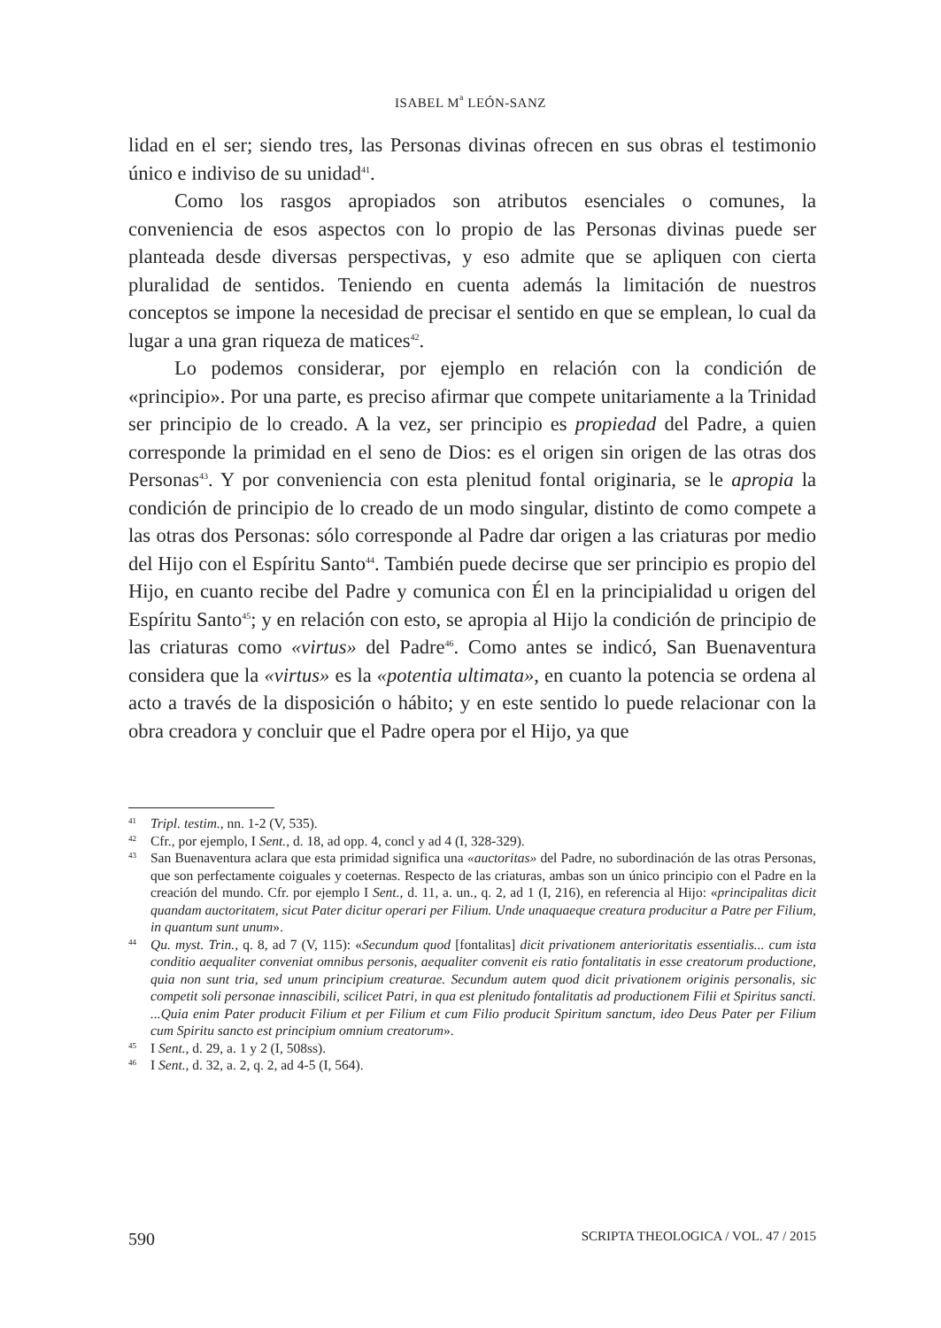ISABEL M<sup>a</sup> LEÓN-SANZ
lidad en el ser; siendo tres, las Personas divinas ofrecen en sus obras el testimonio único e indiviso de su unidad<sup>41</sup>.
Como los rasgos apropiados son atributos esenciales o comunes, la conveniencia de esos aspectos con lo propio de las Personas divinas puede ser planteada desde diversas perspectivas, y eso admite que se apliquen con cierta pluralidad de sentidos. Teniendo en cuenta además la limitación de nuestros conceptos se impone la necesidad de precisar el sentido en que se emplean, lo cual da lugar a una gran riqueza de matices<sup>42</sup>.
Lo podemos considerar, por ejemplo en relación con la condición de «principio». Por una parte, es preciso afirmar que compete unitariamente a la Trinidad ser principio de lo creado. A la vez, ser principio es propiedad del Padre, a quien corresponde la primidad en el seno de Dios: es el origen sin origen de las otras dos Personas<sup>43</sup>. Y por conveniencia con esta plenitud fontal originaria, se le apropia la condición de principio de lo creado de un modo singular, distinto de como compete a las otras dos Personas: sólo corresponde al Padre dar origen a las criaturas por medio del Hijo con el Espíritu Santo<sup>44</sup>. También puede decirse que ser principio es propio del Hijo, en cuanto recibe del Padre y comunica con Él en la principialidad u origen del Espíritu Santo<sup>45</sup>; y en relación con esto, se apropia al Hijo la condición de principio de las criaturas como «virtus» del Padre<sup>46</sup>. Como antes se indicó, San Buenaventura considera que la «virtus» es la «potentia ultimata», en cuanto la potencia se ordena al acto a través de la disposición o hábito; y en este sentido lo puede relacionar con la obra creadora y concluir que el Padre opera por el Hijo, ya que
<sup>41</sup> Tripl. testim., nn. 1-2 (V, 535).
<sup>42</sup> Cfr., por ejemplo, I Sent., d. 18, ad opp. 4, concl y ad 4 (I, 328-329).
<sup>43</sup> San Buenaventura aclara que esta primidad significa una «auctoritas» del Padre, no subordinación de las otras Personas, que son perfectamente coiguales y coeternas. Respecto de las criaturas, ambas son un único principio con el Padre en la creación del mundo. Cfr. por ejemplo I Sent., d. 11, a. un., q. 2, ad 1 (I, 216), en referencia al Hijo: «principalitas dicit quandam auctoritatem, sicut Pater dicitur operari per Filium. Unde unaquaeque creatura producitur a Patre per Filium, in quantum sunt unum».
<sup>44</sup> Qu. myst. Trin., q. 8, ad 7 (V, 115): «Secundum quod [fontalitas] dicit privationem anterioritatis essentialis... cum ista conditio aequaliter conveniat omnibus personis, aequaliter convenit eis ratio fontalitatis in esse creatorum productione, quia non sunt tria, sed unum principium creaturae. Secundum autem quod dicit privationem originis personalis, sic competit soli personae innascibili, scilicet Patri, in qua est plenitudo fontalitatis ad productionem Filii et Spiritus sancti. ...Quia enim Pater producit Filium et per Filium et cum Filio producit Spiritum sanctum, ideo Deus Pater per Filium cum Spiritu sancto est principium omnium creatorum».
<sup>45</sup> I Sent., d. 29, a. 1 y 2 (I, 508ss).
<sup>46</sup> I Sent., d. 32, a. 2, q. 2, ad 4-5 (I, 564).
590 SCRIPTA THEOLOGICA / VOL. 47 / 2015